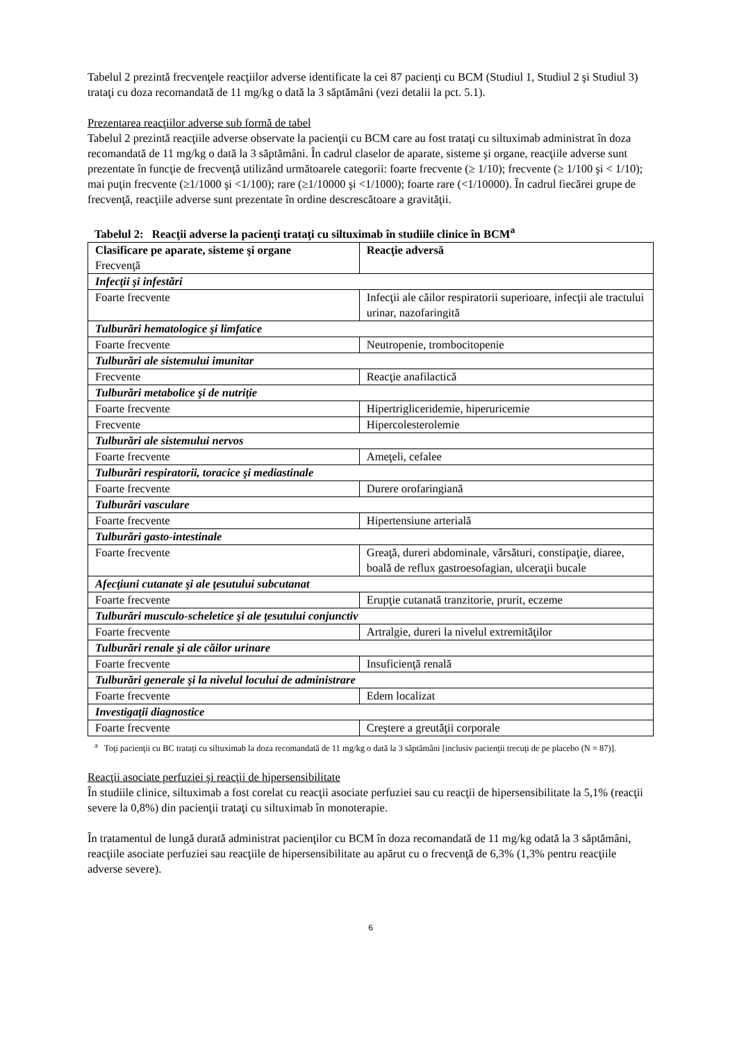Tabelul 2 prezintă frecvenţele reacţiilor adverse identificate la cei 87 pacienţi cu BCM (Studiul 1, Studiul 2 şi Studiul 3) trataţi cu doza recomandată de 11 mg/kg o dată la 3 săptămâni (vezi detalii la pct. 5.1).
Prezentarea reacţiilor adverse sub formă de tabel
Tabelul 2 prezintă reacţiile adverse observate la pacienţii cu BCM care au fost trataţi cu siltuximab administrat în doza recomandată de 11 mg/kg o dată la 3 săptămâni. În cadrul claselor de aparate, sisteme şi organe, reacţiile adverse sunt prezentate în funcţie de frecvenţă utilizând următoarele categorii: foarte frecvente (≥ 1/10); frecvente (≥ 1/100 şi < 1/10); mai puţin frecvente (≥1/1000 şi <1/100); rare (≥1/10000 şi <1/1000); foarte rare (<1/10000). În cadrul fiecărei grupe de frecvenţă, reacţiile adverse sunt prezentate în ordine descrescătoare a gravităţii.
Tabelul 2: Reacţii adverse la pacienţi trataţi cu siltuximab în studiile clinice în BCM<sup>a</sup>
| Clasificare pe aparate, sisteme şi organe Frecvenţă | Reacţie adversă |
| Infecţii şi infestări | |
| Foarte frecvente | Infecţii ale căilor respiratorii superioare, infecţii ale tractului urinar, nazofaringită |
| Tulburări hematologice şi limfatice | |
| Foarte frecvente | Neutropenie, trombocitopenie |
| Tulburări ale sistemului imunitar | |
| Frecvente | Reacţie anafilactică |
| Tulburări metabolice şi de nutriţie | |
| Foarte frecvente | Hipertrigliceridemie, hiperuricemie |
| Frecvente | Hipercolesterolemie |
| Tulburări ale sistemului nervos | |
| Foarte frecvente | Ameţeli, cefalee |
| Tulburări respiratorii, toracice şi mediastinale | |
| Foarte frecvente | Durere orofaringiană |
| Tulburări vasculare | |
| Foarte frecvente | Hipertensiune arterială |
| Tulburări gasto-intestinale | |
| Foarte frecvente | Greaţă, dureri abdominale, vărsături, constipaţie, diaree, boală de reflux gastroesofagian, ulceraţii bucale |
| Afecţiuni cutanate şi ale ţesutului subcutanat | |
| Foarte frecvente | Erupţie cutanată tranzitorie, prurit, eczeme |
| Tulburări musculo-scheletice şi ale ţesutului conjunctiv | |
| Foarte frecvente | Artralgie, dureri la nivelul extremităţilor |
| Tulburări renale şi ale căilor urinare | |
| Foarte frecvente | Insuficienţă renală |
| Tulburări generale şi la nivelul locului de administrare | |
| Foarte frecvente | Edem localizat |
| Investigaţii diagnostice | |
| Foarte frecvente | Creştere a greutăţii corporale |
<sup>a</sup> Toţi pacienţii cu BC trataţi cu siltuximab la doza recomandată de 11 mg/kg o dată la 3 săptămâni [inclusiv pacienţii trecuţi de pe placebo (N = 87)].
Reacţii asociate perfuziei şi reacţii de hipersensibilitate
În studiile clinice, siltuximab a fost corelat cu reacţii asociate perfuziei sau cu reacţii de hipersensibilitate la 5,1% (reacţii severe la 0,8%) din pacienţii trataţi cu siltuximab în monoterapie.
În tratamentul de lungă durată administrat pacienţilor cu BCM în doza recomandată de 11 mg/kg odată la 3 săptămâni, reacţiile asociate perfuziei sau reacţiile de hipersensibilitate au apărut cu o frecvenţă de 6,3% (1,3% pentru reacţiile adverse severe).
6